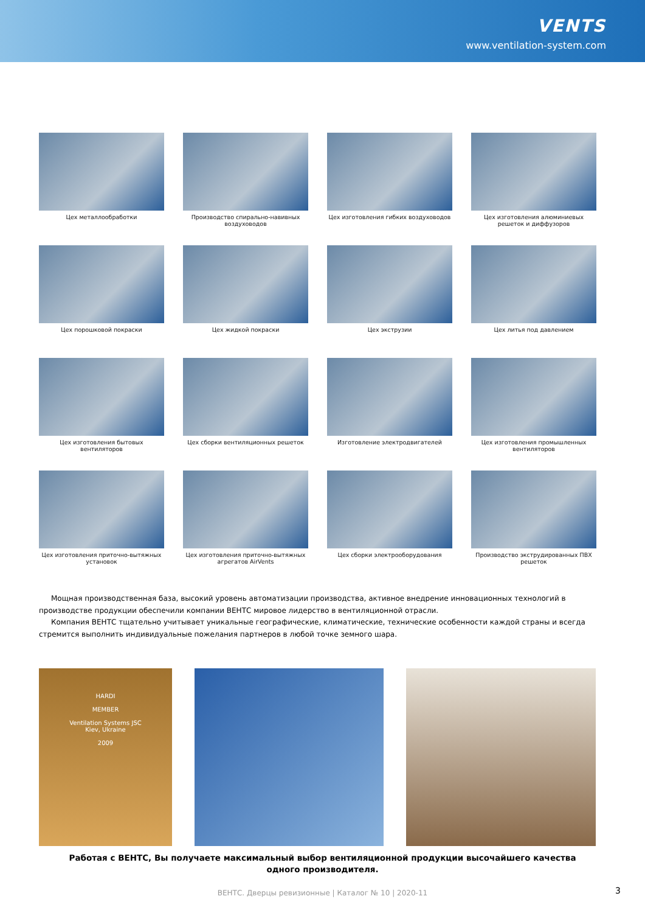VENTS
www.ventilation-system.com
Цех металлообработки
Производство спирально-навивных воздуховодов
Цех изготовления гибких воздуховодов
Цех изготовления алюминиевых решеток и диффузоров
Цех порошковой покраски
Цех жидкой покраски
Цех экструзии
Цех литья под давлением
Цех изготовления бытовых вентиляторов
Цех сборки вентиляционных решеток
Изготовление электродвигателей
Цех изготовления промышленных вентиляторов
Цех изготовления приточно-вытяжных установок
Цех изготовления приточно-вытяжных агрегатов AirVents
Цех сборки электрооборудования
Производство экструдированных ПВХ решеток
Мощная производственная база, высокий уровень автоматизации производства, активное внедрение инновационных технологий в производстве продукции обеспечили компании ВЕНТС мировое лидерство в вентиляционной отрасли.
Компания ВЕНТС тщательно учитывает уникальные географические, климатические, технические особенности каждой страны и всегда стремится выполнить индивидуальные пожелания партнеров в любой точке земного шара.
HARDI
MEMBER
Ventilation Systems JSC
Kiev, Ukraine
2009
Работая с ВЕНТС, Вы получаете максимальный выбор вентиляционной продукции высочайшего качества
одного производителя.
ВЕНТС. Дверцы ревизионные | Каталог № 10 | 2020-11 3